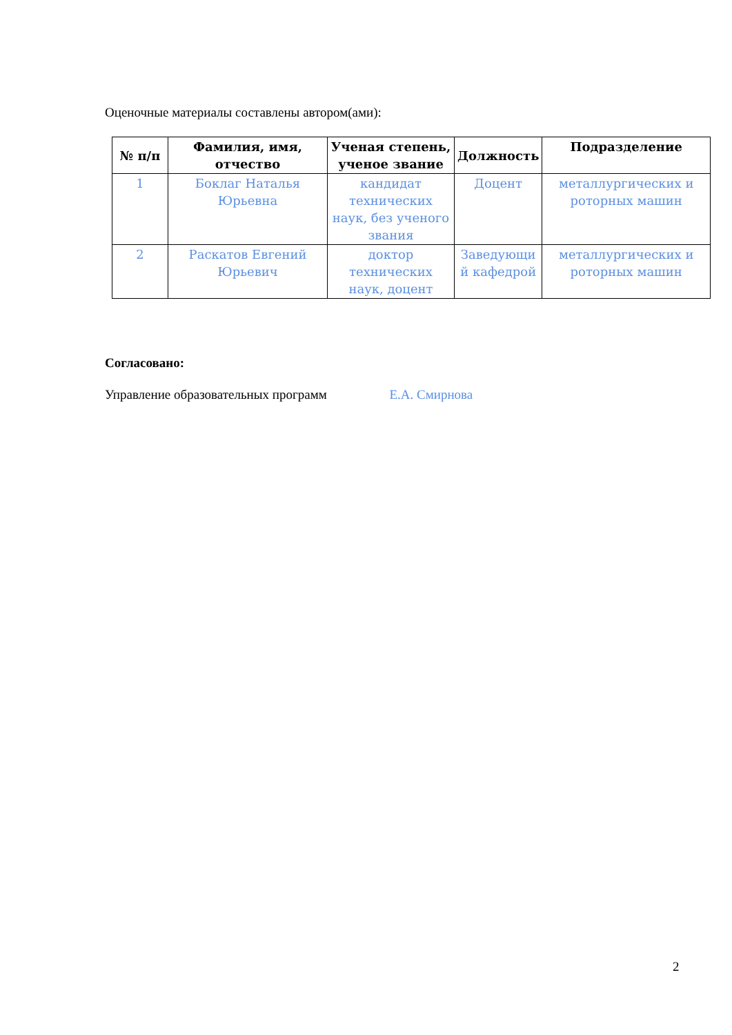Оценочные материалы составлены автором(ами):
| № п/п | Фамилия, имя, отчество | Ученая степень, ученое звание | Должность | Подразделение |
| --- | --- | --- | --- | --- |
| 1 | Боклаг Наталья Юрьевна | кандидат технических наук, без ученого звания | Доцент | металлургических и роторных машин |
| 2 | Раскатов Евгений Юрьевич | доктор технических наук, доцент | Заведующи й кафедрой | металлургических и роторных машин |
Согласовано:
Управление образовательных программ Е.А. Смирнова
2